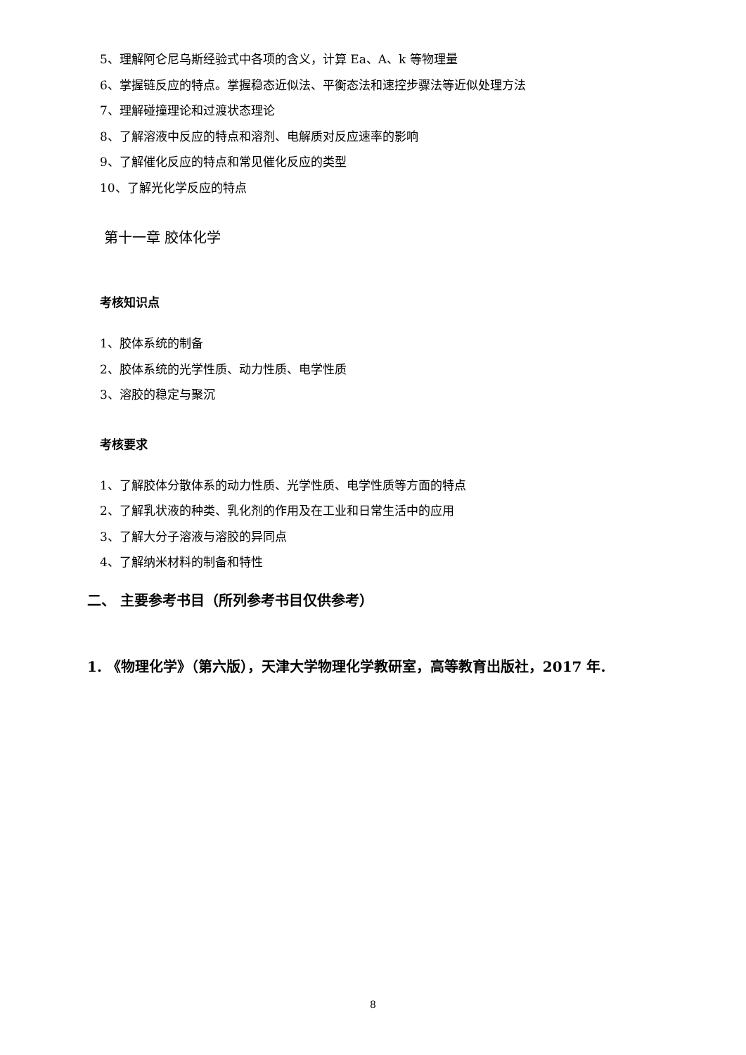5、理解阿仑尼乌斯经验式中各项的含义，计算 Ea、A、k 等物理量
6、掌握链反应的特点。掌握稳态近似法、平衡态法和速控步骤法等近似处理方法
7、理解碰撞理论和过渡状态理论
8、了解溶液中反应的特点和溶剂、电解质对反应速率的影响
9、了解催化反应的特点和常见催化反应的类型
10、了解光化学反应的特点
第十一章 胶体化学
考核知识点
1、胶体系统的制备
2、胶体系统的光学性质、动力性质、电学性质
3、溶胶的稳定与聚沉
考核要求
1、了解胶体分散体系的动力性质、光学性质、电学性质等方面的特点
2、了解乳状液的种类、乳化剂的作用及在工业和日常生活中的应用
3、了解大分子溶液与溶胶的异同点
4、了解纳米材料的制备和特性
二、 主要参考书目（所列参考书目仅供参考）
1. 《物理化学》（第六版），天津大学物理化学教研室，高等教育出版社，2017 年.
8